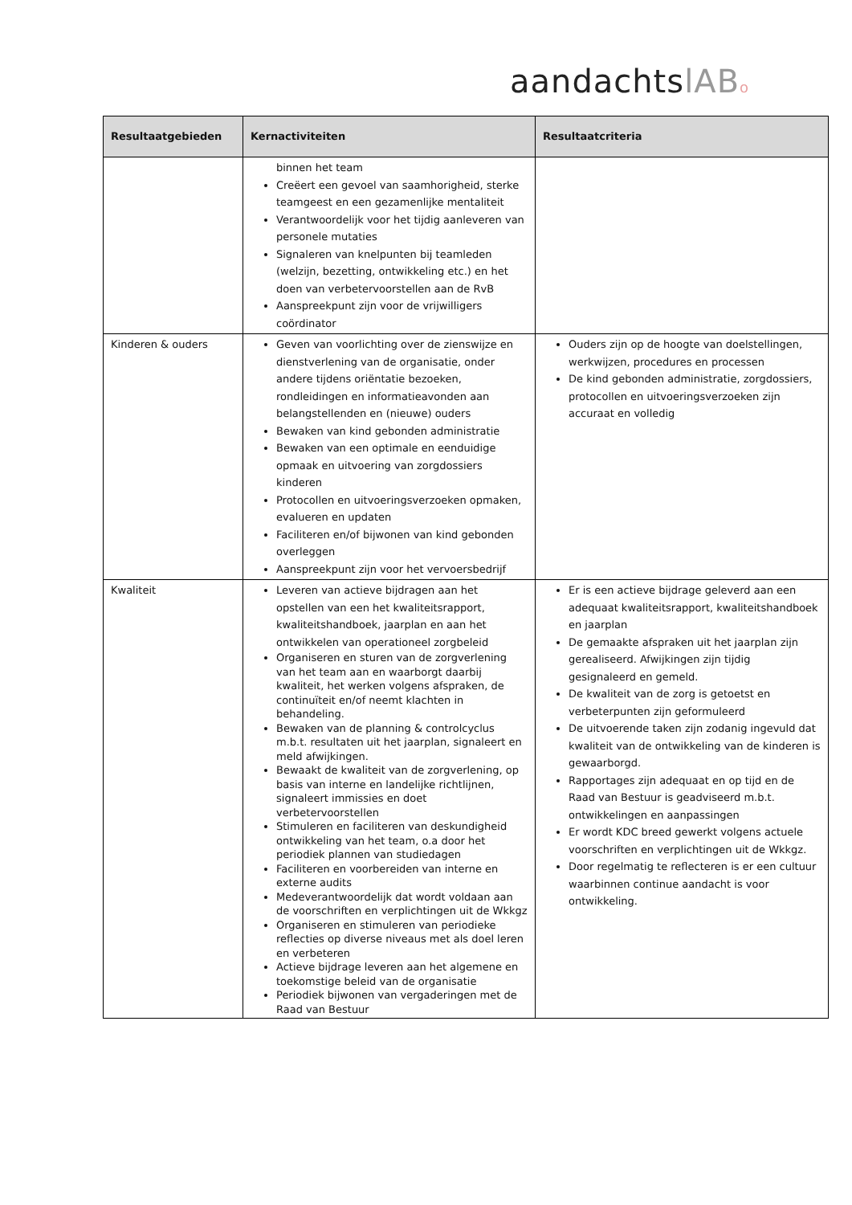aandachtslAB o
| Resultaatgebieden | Kernactiviteiten | Resultaatcriteria |
| --- | --- | --- |
| | binnen het team Creëert een gevoel van saamhorigheid, sterke teamgeest en een gezamenlijke mentaliteit Verantwoordelijk voor het tijdig aanleveren van personele mutaties Signaleren van knelpunten bij teamleden (welzijn, bezetting, ontwikkeling etc.) en het doen van verbetervoorstellen aan de RvB Aanspreekpunt zijn voor de vrijwilligers coördinator | |
| Kinderen & ouders | Geven van voorlichting over de zienswijze en dienstverlening van de organisatie, onder andere tijdens oriëntatie bezoeken, rondleidingen en informatieavonden aan belangstellenden en (nieuwe) ouders Bewaken van kind gebonden administratie Bewaken van een optimale en eenduidige opmaak en uitvoering van zorgdossiers kinderen Protocollen en uitvoeringsverzoeken opmaken, evalueren en updaten Faciliteren en/of bijwonen van kind gebonden overleggen Aanspreekpunt zijn voor het vervoersbedrijf | Ouders zijn op de hoogte van doelstellingen, werkwijzen, procedures en processen De kind gebonden administratie, zorgdossiers, protocollen en uitvoeringsverzoeken zijn accuraat en volledig |
| Kwaliteit | Leveren van actieve bijdragen aan het opstellen van een het kwaliteitsrapport, kwaliteitshandboek, jaarplan en aan het ontwikkelen van operationeel zorgbeleid Organiseren en sturen van de zorgverlening van het team aan en waarborgt daarbij kwaliteit, het werken volgens afspraken, de continuïteit en/of neemt klachten in behandeling. Bewaken van de planning & controlcyclus m.b.t. resultaten uit het jaarplan, signaleert en meld afwijkingen. Bewaakt de kwaliteit van de zorgverlening, op basis van interne en landelijke richtlijnen, signaleert immissies en doet verbetervoorstellen Stimuleren en faciliteren van deskundigheid ontwikkeling van het team, o.a door het periodiek plannen van studiedagen Faciliteren en voorbereiden van interne en externe audits Medeverantwoordelijk dat wordt voldaan aan de voorschriften en verplichtingen uit de Wkkgz Organiseren en stimuleren van periodieke reflecties op diverse niveaus met als doel leren en verbeteren Actieve bijdrage leveren aan het algemene en toekomstige beleid van de organisatie Periodiek bijwonen van vergaderingen met de Raad van Bestuur | Er is een actieve bijdrage geleverd aan een adequaat kwaliteitsrapport, kwaliteitshandboek en jaarplan De gemaakte afspraken uit het jaarplan zijn gerealiseerd. Afwijkingen zijn tijdig gesignaleerd en gemeld. De kwaliteit van de zorg is getoetst en verbeterpunten zijn geformuleerd De uitvoerende taken zijn zodanig ingevuld dat kwaliteit van de ontwikkeling van de kinderen is gewaarborgd. Rapportages zijn adequaat en op tijd en de Raad van Bestuur is geadviseerd m.b.t. ontwikkelingen en aanpassingen Er wordt KDC breed gewerkt volgens actuele voorschriften en verplichtingen uit de Wkkgz. Door regelmatig te reflecteren is er een cultuur waarbinnen continue aandacht is voor ontwikkeling. |